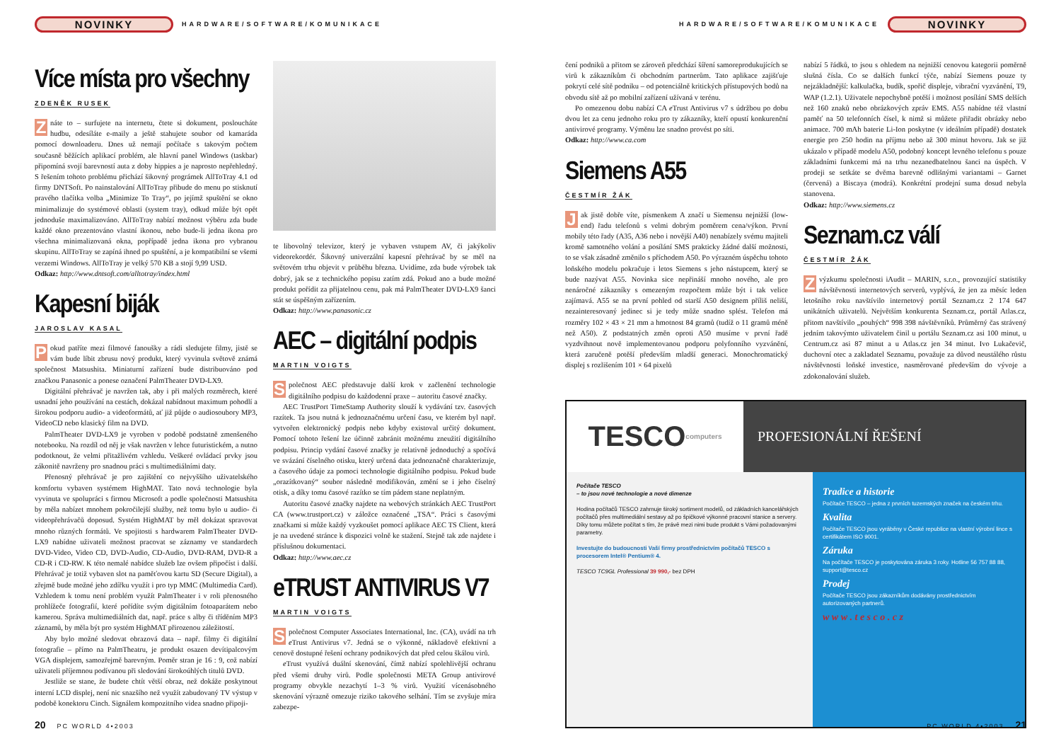NOVINKY
HARDWARE/SOFTWARE/KOMUNIKACE
Více místa pro všechny
ZDENĚK RUSEK
Znáte to – surfujete na internetu, čtete si dokument, posloucháte hudbu, odesíláte e-maily a ještě stahujete soubor od kamaráda pomocí downloaderu. Dnes už nemají počítače s takovým počtem současně běžících aplikací problém, ale hlavní panel Windows (taskbar) připomíná svojí barevností auta z doby hippies a je naprosto nepřehledný. S řešením tohoto problému přichází šikovný prográmek AllToTray 4.1 od firmy DNTSoft. Po nainstalování AllToTray přibude do menu po stisknutí pravého tlačítka volba „Minimize To Tray“, po jejímž spuštění se okno minimalizuje do systémové oblasti (system tray), odkud může být opět jednoduše maximalizováno. AllToTray nabízí možnost výběru zda bude každé okno prezentováno vlastní ikonou, nebo bude-li jedna ikona pro všechna minimalizovaná okna, popřípadě jedna ikona pro vybranou skupinu. AllToTray se zapíná ihned po spuštění, a je kompatibilní se všemi verzemi Windows. AllToTray je velký 570 KB a stojí 9,99 USD.
Odkaz: http://www.dntsoft.com/alltotray/index.html
Kapesní biják
JAROSLAV KASAL
Pokud patříte mezi filmové fanoušky a rádi sledujete filmy, jistě se vám bude líbit zbrusu nový produkt, který vyvinula světově známá společnost Matsushita. Miniaturní zařízení bude distribuováno pod značkou Panasonic a ponese označení PalmTheater DVD-LX9.
Digitální přehrávač je navržen tak, aby i při malých rozměrech, které usnadní jeho používání na cestách, dokázal nabídnout maximum pohodlí a širokou podporu audio- a videoformátů, ať již půjde o audiosoubory MP3, VideoCD nebo klasický film na DVD.
PalmTheater DVD-LX9 je vyroben v podobě podstatně zmenšeného notebooku. Na rozdíl od něj je však navržen v lehce futuristickém, a nutno podotknout, že velmi přitažlivém vzhledu. Veškeré ovládací prvky jsou zákonitě navrženy pro snadnou práci s multimediálními daty.
Přenosný přehrávač je pro zajištění co nejvyššího uživatelského komfortu vybaven systémem HighMAT. Tato nová technologie byla vyvinuta ve spolupráci s firmou Microsoft a podle společnosti Matsushita by měla nabízet mnohem pokročilejší služby, než tomu bylo u audio- či videopřehrávačů doposud. Systém HighMAT by měl dokázat spravovat mnoho různých formátů. Ve spojitosti s hardwarem PalmTheater DVD-LX9 nabídne uživateli možnost pracovat se záznamy ve standardech DVD-Video, Video CD, DVD-Audio, CD-Audio, DVD-RAM, DVD-R a CD-R i CD-RW. K této nemalé nabídce služeb lze ovšem připočíst i další. Přehrávač je totiž vybaven slot na paměťovou kartu SD (Secure Digital), a zřejmě bude možné jeho zdířku využít i pro typ MMC (Multimedia Card). Vzhledem k tomu není problém využít PalmTheater i v roli přenosného prohlížeče fotografií, které pořídíte svým digitálním fotoaparátem nebo kamerou. Správa multimediálních dat, např. práce s alby či tříděním MP3 záznamů, by měla být pro systém HighMAT přirozenou záležitostí.
Aby bylo možné sledovat obrazová data – např. filmy či digitální fotografie – přímo na PalmTheatru, je produkt osazen devítipalcovým VGA displejem, samozřejmě barevným. Poměr stran je 16 : 9, což nabízí uživateli příjemnou podívanou při sledování širokoúhlých titulů DVD.
Jestliže se stane, že budete chtít větší obraz, než dokáže poskytnout interní LCD displej, není nic snazšího než využít zabudovaný TV výstup v podobě konektoru Cinch. Signálem kompozitního videa snadno připoji-
te libovolný televizor, který je vybaven vstupem AV, či jakýkoliv videorekordér. Šikovný univerzální kapesní přehrávač by se měl na světovém trhu objevit v průběhu března. Uvidíme, zda bude výrobek tak dobrý, jak se z technického popisu zatím zdá. Pokud ano a bude možné produkt pořídit za přijatelnou cenu, pak má PalmTheater DVD-LX9 šanci stát se úspěšným zařízením.
Odkaz: http://www.panasonic.cz
AEC – digitální podpis
MARTIN VOIGTS
Společnost AEC představuje další krok v začlenění technologie digitálního podpisu do každodenní praxe – autoritu časové značky.
AEC TrustPort TimeStamp Authority slouží k vydávání tzv. časových razítek. Ta jsou nutná k jednoznačnému určení času, ve kterém byl např. vytvořen elektronický podpis nebo kdyby existoval určitý dokument. Pomocí tohoto řešení lze účinně zabránit možnému zneužití digitálního podpisu. Princip vydání časové značky je relativně jednoduchý a spočívá ve svázání číselného otisku, který určená data jednoznačně charakterizuje, a časového údaje za pomoci technologie digitálního podpisu. Pokud bude „orazítkovaný“ soubor následně modifikován, změní se i jeho číselný otisk, a díky tomu časové razítko se tím pádem stane neplatným.
Autoritu časové značky najdete na webových stránkách AEC TrustPort CA (www.trustport.cz) v záložce označené „TSA“. Práci s časovými značkami si může každý vyzkoušet pomocí aplikace AEC TS Client, která je na uvedené stránce k dispozici volně ke stažení. Stejně tak zde najdete i příslušnou dokumentaci.
Odkaz: http://www.aec.cz
eTRUST ANTIVIRUS V7
MARTIN VOIGTS
Společnost Computer Associates International, Inc. (CA), uvádí na trh e Trust Antivirus v7. Jedná se o výkonné, nákladově efektivní a cenově dostupné řešení ochrany podnikových dat před celou škálou virů.
e Trust využívá duální skenování, čímž nabízí spolehlivější ochranu před všemi druhy virů. Podle společnosti META Group antivirové programy obvykle nezachytí 1–3 % virů. Využití vícenásobného skenování výrazně omezuje riziko takového selhání. Tím se zvyšuje míra zabezpe-
20 PC WORLD 4•2003
HARDWARE/SOFTWARE/KOMUNIKACE
NOVINKY
čení podniků a přitom se zároveň předchází šíření samoreprodukujících se virů k zákazníkům či obchodním partnerům. Tato aplikace zajišťuje pokrytí celé sítě podniku – od potenciálně kritických přístupových bodů na obvodu sítě až po mobilní zařízení užívaná v terénu.
Po omezenou dobu nabízí CA e Trust Antivirus v7 s údržbou po dobu dvou let za cenu jednoho roku pro ty zákazníky, kteří opustí konkurenční antivirové programy. Výměnu lze snadno provést po síti.
Odkaz: http://www.ca.com
Siemens A55
ČESTMÍR ŽÁK
Jak jistě dobře víte, písmenkem A značí u Siemensu nejnižší (low-end) řadu telefonů s velmi dobrým poměrem cena/výkon. První mobily této řady (A35, A36 nebo i novější A40) nenabízely svému majiteli kromě samotného volání a posílání SMS prakticky žádné další možnosti, to se však zásadně změnilo s příchodem A50. Po výrazném úspěchu tohoto loňského modelu pokračuje i letos Siemens s jeho nástupcem, který se bude nazývat A55. Novinka sice nepřináší mnoho nového, ale pro nenáročné zákazníky s omezeným rozpočtem může být i tak velice zajímavá. A55 se na první pohled od starší A50 designem příliš neliší, nezainteresovaný jedinec si je tedy může snadno splést. Telefon má rozměry 102 × 43 × 21 mm a hmotnost 84 gramů (tudíž o 11 gramů méně než A50). Z podstatných změn oproti A50 musíme v první řadě vyzdvihnout nově implementovanou podporu polyfonního vyzvánění, která zaručeně potěší především mladší generaci. Monochromatický displej s rozlišením 101 × 64 pixelů
nabízí 5 řádků, to jsou s ohledem na nejnižší cenovou kategorii poměrně slušná čísla. Co se dalších funkcí týče, nabízí Siemens pouze ty nejzákladnější: kalkulačka, budík, spořič displeje, vibrační vyzvánění, T9, WAP (1.2.1). Uživatele nepochybně potěší i možnost posílání SMS delších než 160 znaků nebo obrázkových zpráv EMS. A55 nabídne též vlastní paměť na 50 telefonních čísel, k nimž si můžete přiřadit obrázky nebo animace. 700 mAh baterie Li-Ion poskytne (v ideálním případě) dostatek energie pro 250 hodin na příjmu nebo až 300 minut hovoru. Jak se již ukázalo v případě modelu A50, podobný koncept levného telefonu s pouze základními funkcemi má na trhu nezanedbatelnou šanci na úspěch. V prodeji se setkáte se dvěma barevně odlišnými variantami – Garnet (červená) a Biscaya (modrá). Konkrétní prodejní suma dosud nebyla stanovena.
Odkaz: http://www.siemens.cz
Seznam.cz válí
ČESTMÍR ŽÁK
Zvýzkumu společnosti iAudit – MARIN, s.r.o., provozující statistiky návštěvnosti internetových serverů, vyplývá, že jen za měsíc leden letošního roku navštívilo internetový portál Seznam.cz 2 174 647 unikátních uživatelů. Největším konkurenta Seznam.cz, portál Atlas.cz, přitom navštívilo „pouhých“ 998 398 návštěvníků. Průměrný čas strávený jedním takovýmto uživatelem činil u portálu Seznam.cz asi 100 minut, u Centrum.cz asi 87 minut a u Atlas.cz jen 34 minut. Ivo Lukačevič, duchovní otec a zakladatel Seznamu, považuje za důvod neustálého růstu návštěvnosti loňské investice, nasměrované především do vývoje a zdokonalování služeb.
TESCO computers
PROFESIONÁLNÍ ŘEŠENÍ
Počítače TESCO
– to jsou nové technologie a nové dimenze
Hodina počítačů TESCO zahrnuje široký sortiment modelů, od základních kancelářských počítačů přes multimediální sestavy až po špičkové výkonné pracovní stanice a servery. Díky tomu můžete počítat s tím, že právě mezi nimi bude produkt s Vámi požadovanými parametry.
Investujte do budoucnosti Vaší firmy prostřednictvím počítačů TESCO s procesorem Intel® Pentium® 4.
TESCO TC9GL Professional 39 990,- bez DPH
Tradice a historie
Počítače TESCO – jedna z prvních tuzemských značek na českém trhu.
Kvalita
Počítače TESCO jsou vyráběny v České republice na vlastní výrobní lince s certifikátem ISO 9001.
Záruka
Na počítače TESCO je poskytována záruka 3 roky. Hotline 56 757 88 88, support@tesco.cz
Prodej
Počítače TESCO jsou zákazníkům dodávány prostřednictvím autorizovaných partnerů.
w w w . t e s c o . c z
PC WORLD 4•2003 21